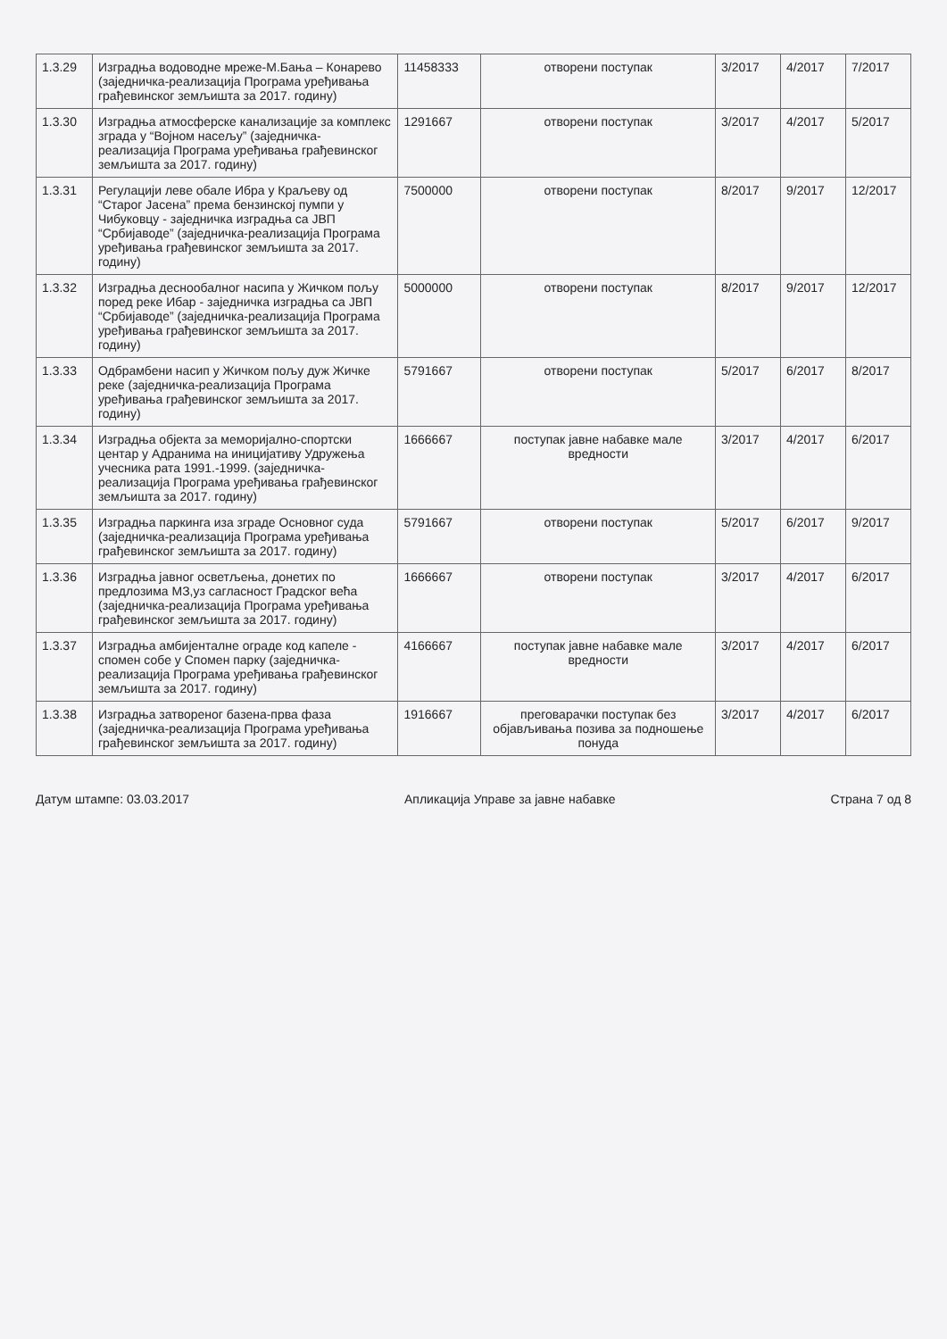| 1.3.29 | Изградња водоводне мреже-М.Бања – Конарево (заједничка-реализација Програма уређивања грађевинског земљишта за 2017. годину) | 11458333 | отворени поступак | 3/2017 | 4/2017 | 7/2017 |
| 1.3.30 | Изградња атмосферске канализације за комплекс зграда у “Војном насељу” (заједничка-реализација Програма уређивања грађевинског земљишта за 2017. годину) | 1291667 | отворени поступак | 3/2017 | 4/2017 | 5/2017 |
| 1.3.31 | Регулацији леве обале Ибра у Краљеву од “Старог Јасена” према бензинској пумпи у Чибуковцу - заједничка изградња са ЈВП “Србијаводе” (заједничка-реализација Програма уређивања грађевинског земљишта за 2017. годину) | 7500000 | отворени поступак | 8/2017 | 9/2017 | 12/2017 |
| 1.3.32 | Изградња деснообалног насипа у Жичком пољу поред реке Ибар - заједничка изградња са ЈВП “Србијаводе” (заједничка-реализација Програма уређивања грађевинског земљишта за 2017. годину) | 5000000 | отворени поступак | 8/2017 | 9/2017 | 12/2017 |
| 1.3.33 | Одбрамбени насип у Жичком пољу дуж Жичке реке (заједничка-реализација Програма уређивања грађевинског земљишта за 2017. годину) | 5791667 | отворени поступак | 5/2017 | 6/2017 | 8/2017 |
| 1.3.34 | Изградња објекта за меморијално-спортски центар у Адранима на иницијативу Удружења учесника рата 1991.-1999. (заједничка-реализација Програма уређивања грађевинског земљишта за 2017. годину) | 1666667 | поступак јавне набавке мале вредности | 3/2017 | 4/2017 | 6/2017 |
| 1.3.35 | Изградња паркинга иза зграде Основног суда (заједничка-реализација Програма уређивања грађевинског земљишта за 2017. годину) | 5791667 | отворени поступак | 5/2017 | 6/2017 | 9/2017 |
| 1.3.36 | Изградња јавног осветљења, донетих по предлозима МЗ,уз сагласност Градског већа (заједничка-реализација Програма уређивања грађевинског земљишта за 2017. годину) | 1666667 | отворени поступак | 3/2017 | 4/2017 | 6/2017 |
| 1.3.37 | Изградња амбијенталне ограде код капеле - спомен собе у Спомен парку (заједничка-реализација Програма уређивања грађевинског земљишта за 2017. годину) | 4166667 | поступак јавне набавке мале вредности | 3/2017 | 4/2017 | 6/2017 |
| 1.3.38 | Изградња затвореног базена-прва фаза (заједничка-реализација Програма уређивања грађевинског земљишта за 2017. годину) | 1916667 | преговарачки поступак без објављивања позива за подношење понуда | 3/2017 | 4/2017 | 6/2017 |
Датум штампе: 03.03.2017 Апликација Управе за јавне набавке Страна 7 од 8